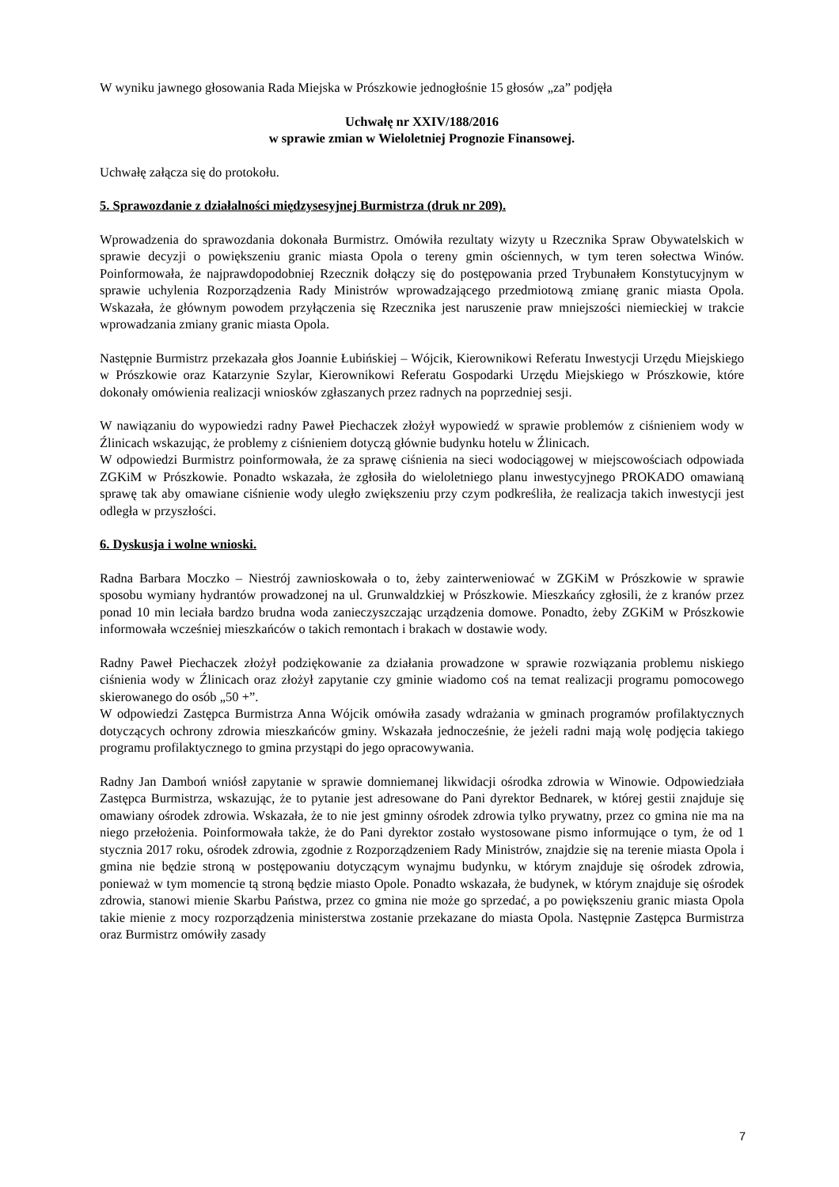W wyniku jawnego głosowania Rada Miejska w Prószkowie jednogłośnie 15 głosów „za” podjęła
Uchwałę nr XXIV/188/2016
w sprawie zmian w Wieloletniej Prognozie Finansowej.
Uchwałę załącza się do protokołu.
5. Sprawozdanie z działalności międzysesyjnej Burmistrza (druk nr 209).
Wprowadzenia do sprawozdania dokonała Burmistrz. Omówiła rezultaty wizyty u Rzecznika Spraw Obywatelskich w sprawie decyzji o powiększeniu granic miasta Opola o tereny gmin ościennych, w tym teren sołectwa Winów. Poinformowała, że najprawdopodobniej Rzecznik dołączy się do postępowania przed Trybunałem Konstytucyjnym w sprawie uchylenia Rozporządzenia Rady Ministrów wprowadzającego przedmiotową zmianę granic miasta Opola. Wskazała, że głównym powodem przyłączenia się Rzecznika jest naruszenie praw mniejszości niemieckiej w trakcie wprowadzania zmiany granic miasta Opola.
Następnie Burmistrz przekazała głos Joannie Łubińskiej – Wójcik, Kierownikowi Referatu Inwestycji Urzędu Miejskiego w Prószkowie oraz Katarzynie Szylar, Kierownikowi Referatu Gospodarki Urzędu Miejskiego w Prószkowie, które dokonały omówienia realizacji wniosków zgłaszanych przez radnych na poprzedniej sesji.
W nawiązaniu do wypowiedzi radny Paweł Piechaczek złożył wypowiedź w sprawie problemów z ciśnieniem wody w Źlinicach wskazując, że problemy z ciśnieniem dotyczą głównie budynku hotelu w Źlinicach.
W odpowiedzi Burmistrz poinformowała, że za sprawę ciśnienia na sieci wodociągowej w miejscowościach odpowiada ZGKiM w Prószkowie. Ponadto wskazała, że zgłosiła do wieloletniego planu inwestycyjnego PROKADO omawianą sprawę tak aby omawiane ciśnienie wody uległo zwiększeniu przy czym podkreśliła, że realizacja takich inwestycji jest odległa w przyszłości.
6. Dyskusja i wolne wnioski.
Radna Barbara Moczko – Niestrój zawnioskowała o to, żeby zainterweniować w ZGKiM w Prószkowie w sprawie sposobu wymiany hydrantów prowadzonej na ul. Grunwaldzkiej w Prószkowie. Mieszkańcy zgłosili, że z kranów przez ponad 10 min leciała bardzo brudna woda zanieczyszczając urządzenia domowe. Ponadto, żeby ZGKiM w Prószkowie informowała wcześniej mieszkańców o takich remontach i brakach w dostawie wody.
Radny Paweł Piechaczek złożył podziękowanie za działania prowadzone w sprawie rozwiązania problemu niskiego ciśnienia wody w Źlinicach oraz złożył zapytanie czy gminie wiadomo coś na temat realizacji programu pomocowego skierowanego do osób „50 +”.
W odpowiedzi Zastępca Burmistrza Anna Wójcik omówiła zasady wdrażania w gminach programów profilaktycznych dotyczących ochrony zdrowia mieszkańców gminy. Wskazała jednocześnie, że jeżeli radni mają wolę podjęcia takiego programu profilaktycznego to gmina przystąpi do jego opracowywania.
Radny Jan Damboń wniósł zapytanie w sprawie domniemanej likwidacji ośrodka zdrowia w Winowie. Odpowiedziała Zastępca Burmistrza, wskazując, że to pytanie jest adresowane do Pani dyrektor Bednarek, w której gestii znajduje się omawiany ośrodek zdrowia. Wskazała, że to nie jest gminny ośrodek zdrowia tylko prywatny, przez co gmina nie ma na niego przełożenia. Poinformowała także, że do Pani dyrektor zostało wystosowane pismo informujące o tym, że od 1 stycznia 2017 roku, ośrodek zdrowia, zgodnie z Rozporządzeniem Rady Ministrów, znajdzie się na terenie miasta Opola i gmina nie będzie stroną w postępowaniu dotyczącym wynajmu budynku, w którym znajduje się ośrodek zdrowia, ponieważ w tym momencie tą stroną będzie miasto Opole. Ponadto wskazała, że budynek, w którym znajduje się ośrodek zdrowia, stanowi mienie Skarbu Państwa, przez co gmina nie może go sprzedać, a po powiększeniu granic miasta Opola takie mienie z mocy rozporządzenia ministerstwa zostanie przekazane do miasta Opola. Następnie Zastępca Burmistrza oraz Burmistrz omówiły zasady
7